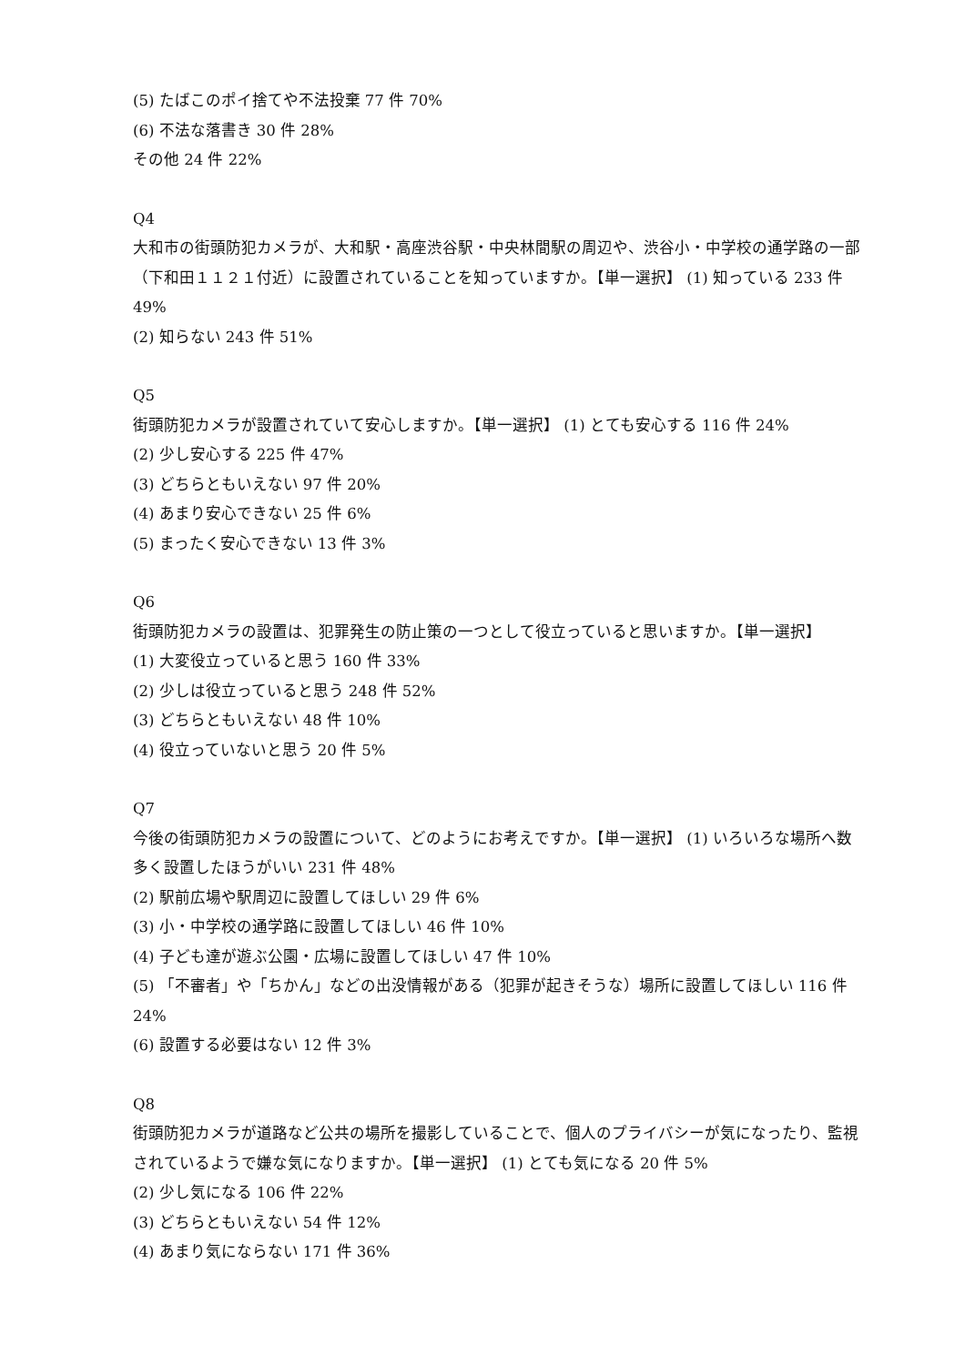(5) たばこのポイ捨てや不法投棄 77 件 70%
(6) 不法な落書き 30 件 28%
その他 24 件 22%
Q4
大和市の街頭防犯カメラが、大和駅・高座渋谷駅・中央林間駅の周辺や、渋谷小・中学校の通学路の一部（下和田１１２１付近）に設置されていることを知っていますか。【単一選択】 (1) 知っている 233 件 49%
(2) 知らない 243 件 51%
Q5
街頭防犯カメラが設置されていて安心しますか。【単一選択】 (1) とても安心する 116 件 24%
(2) 少し安心する 225 件 47%
(3) どちらともいえない 97 件 20%
(4) あまり安心できない 25 件 6%
(5) まったく安心できない 13 件 3%
Q6
街頭防犯カメラの設置は、犯罪発生の防止策の一つとして役立っていると思いますか。【単一選択】
(1) 大変役立っていると思う 160 件 33%
(2) 少しは役立っていると思う 248 件 52%
(3) どちらともいえない 48 件 10%
(4) 役立っていないと思う 20 件 5%
Q7
今後の街頭防犯カメラの設置について、どのようにお考えですか。【単一選択】 (1) いろいろな場所へ数多く設置したほうがいい 231 件 48%
(2) 駅前広場や駅周辺に設置してほしい 29 件 6%
(3) 小・中学校の通学路に設置してほしい 46 件 10%
(4) 子ども達が遊ぶ公園・広場に設置してほしい 47 件 10%
(5) 「不審者」や「ちかん」などの出没情報がある（犯罪が起きそうな）場所に設置してほしい 116 件 24%
(6) 設置する必要はない 12 件 3%
Q8
街頭防犯カメラが道路など公共の場所を撮影していることで、個人のプライバシーが気になったり、監視されているようで嫌な気になりますか。【単一選択】 (1) とても気になる 20 件 5%
(2) 少し気になる 106 件 22%
(3) どちらともいえない 54 件 12%
(4) あまり気にならない 171 件 36%